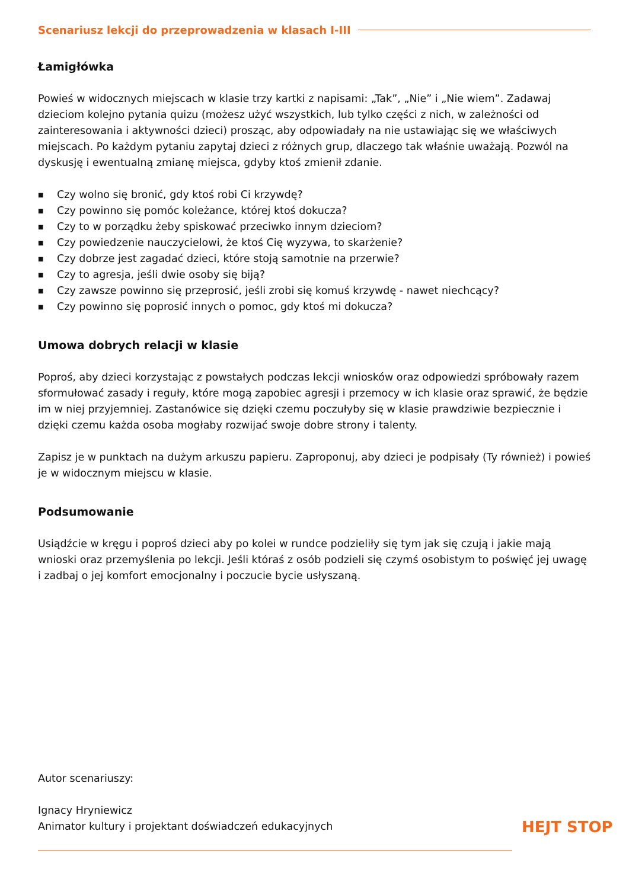Scenariusz lekcji do przeprowadzenia w klasach I-III
Łamigłówka
Powieś w widocznych miejscach w klasie trzy kartki z napisami: „Tak”, „Nie” i „Nie wiem”. Zadawaj dzieciom kolejno pytania quizu (możesz użyć wszystkich, lub tylko części z nich, w zależności od zainteresowania i aktywności dzieci) prosząc, aby odpowiadały na nie ustawiając się we właściwych miejscach. Po każdym pytaniu zapytaj dzieci z różnych grup, dlaczego tak właśnie uważają. Pozwól na dyskusję i ewentualną zmianę miejsca, gdyby ktoś zmienił zdanie.
■ Czy wolno się bronić, gdy ktoś robi Ci krzywdę?
■ Czy powinno się pomóc koleżance, której ktoś dokucza?
■ Czy to w porządku żeby spiskować przeciwko innym dzieciom?
■ Czy powiedzenie nauczycielowi, że ktoś Cię wyzywa, to skarżenie?
■ Czy dobrze jest zagadać dzieci, które stoją samotnie na przerwie?
■ Czy to agresja, jeśli dwie osoby się biją?
■ Czy zawsze powinno się przeprosić, jeśli zrobi się komuś krzywdę - nawet niechcący?
■ Czy powinno się poprosić innych o pomoc, gdy ktoś mi dokucza?
Umowa dobrych relacji w klasie
Poproś, aby dzieci korzystając z powstałych podczas lekcji wniosków oraz odpowiedzi spróbowały razem sformułować zasady i reguły, które mogą zapobiec agresji i przemocy w ich klasie oraz sprawić, że będzie im w niej przyjemniej. Zastanówice się dzięki czemu poczułyby się w klasie prawdziwie bezpiecznie i dzięki czemu każda osoba mogłaby rozwijać swoje dobre strony i talenty.
Zapisz je w punktach na dużym arkuszu papieru. Zaproponuj, aby dzieci je podpisały (Ty również) i powieś je w widocznym miejscu w klasie.
Podsumowanie
Usiądźcie w kręgu i poproś dzieci aby po kolei w rundce podzieliły się tym jak się czują i jakie mają wnioski oraz przemyślenia po lekcji. Jeśli któraś z osób podzieli się czymś osobistym to poświęć jej uwagę i zadbaj o jej komfort emocjonalny i poczucie bycie usłyszaną.
Autor scenariuszy:
Ignacy Hryniewicz
Animator kultury i projektant doświadczeń edukacyjnych
HEJT STOP